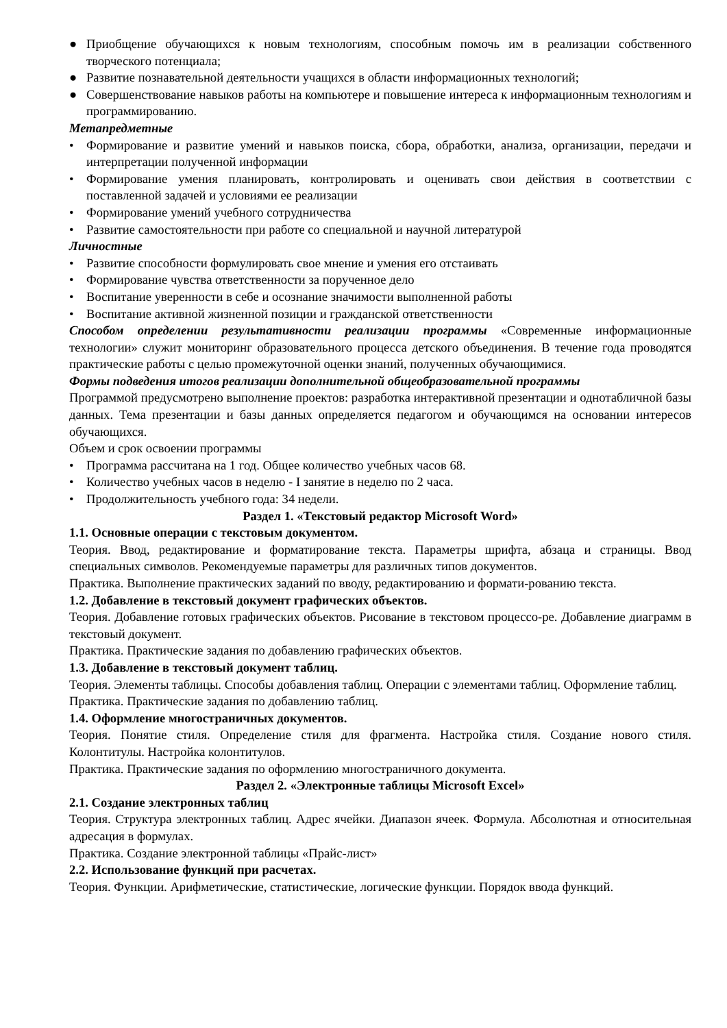● Приобщение обучающихся к новым технологиям, способным помочь им в реализации собственного творческого потенциала;
● Развитие познавательной деятельности учащихся в области информационных технологий;
● Совершенствование навыков работы на компьютере и повышение интереса к информационным технологиям и программированию.
Метапредметные
• Формирование и развитие умений и навыков поиска, сбора, обработки, анализа, организации, передачи и интерпретации полученной информации
• Формирование умения планировать, контролировать и оценивать свои действия в соответствии с поставленной задачей и условиями ее реализации
• Формирование умений учебного сотрудничества
• Развитие самостоятельности при работе со специальной и научной литературой
Личностные
• Развитие способности формулировать свое мнение и умения его отстаивать
• Формирование чувства ответственности за порученное дело
• Воспитание уверенности в себе и осознание значимости выполненной работы
• Воспитание активной жизненной позиции и гражданской ответственности
Способом определении результативности реализации программы «Современные информационные технологии» служит мониторинг образовательного процесса детского объединения. В течение года проводятся практические работы с целью промежуточной оценки знаний, полученных обучающимися.
Формы подведения итогов реализации дополнительной общеобразовательной программы
Программой предусмотрено выполнение проектов: разработка интерактивной презентации и однотабличной базы данных. Тема презентации и базы данных определяется педагогом и обучающимся на основании интересов обучающихся.
Объем и срок освоении программы
• Программа рассчитана на 1 год. Общее количество учебных часов 68.
• Количество учебных часов в неделю - I занятие в неделю по 2 часа.
• Продолжительность учебного года: 34 недели.
Раздел 1. «Текстовый редактор Microsoft Word»
1.1. Основные операции с текстовым документом.
Теория. Ввод, редактирование и форматирование текста. Параметры шрифта, абзаца и страницы. Ввод специальных символов. Рекомендуемые параметры для различных типов документов.
Практика. Выполнение практических заданий по вводу, редактированию и формати-рованию текста.
1.2. Добавление в текстовый документ графических объектов.
Теория. Добавление готовых графических объектов. Рисование в текстовом процессо-ре. Добавление диаграмм в текстовый документ.
Практика. Практические задания по добавлению графических объектов.
1.3. Добавление в текстовый документ таблиц.
Теория. Элементы таблицы. Способы добавления таблиц. Операции с элементами таблиц. Оформление таблиц.
Практика. Практические задания по добавлению таблиц.
1.4. Оформление многостраничных документов.
Теория. Понятие стиля. Определение стиля для фрагмента. Настройка стиля. Создание нового стиля. Колонтитулы. Настройка колонтитулов.
Практика. Практические задания по оформлению многостраничного документа.
Раздел 2. «Электронные таблицы Microsoft Excel»
2.1. Создание электронных таблиц
Теория. Структура электронных таблиц. Адрес ячейки. Диапазон ячеек. Формула. Абсолютная и относительная адресация в формулах.
Практика. Создание электронной таблицы «Прайс-лист»
2.2. Использование функций при расчетах.
Теория. Функции. Арифметические, статистические, логические функции. Порядок ввода функций.